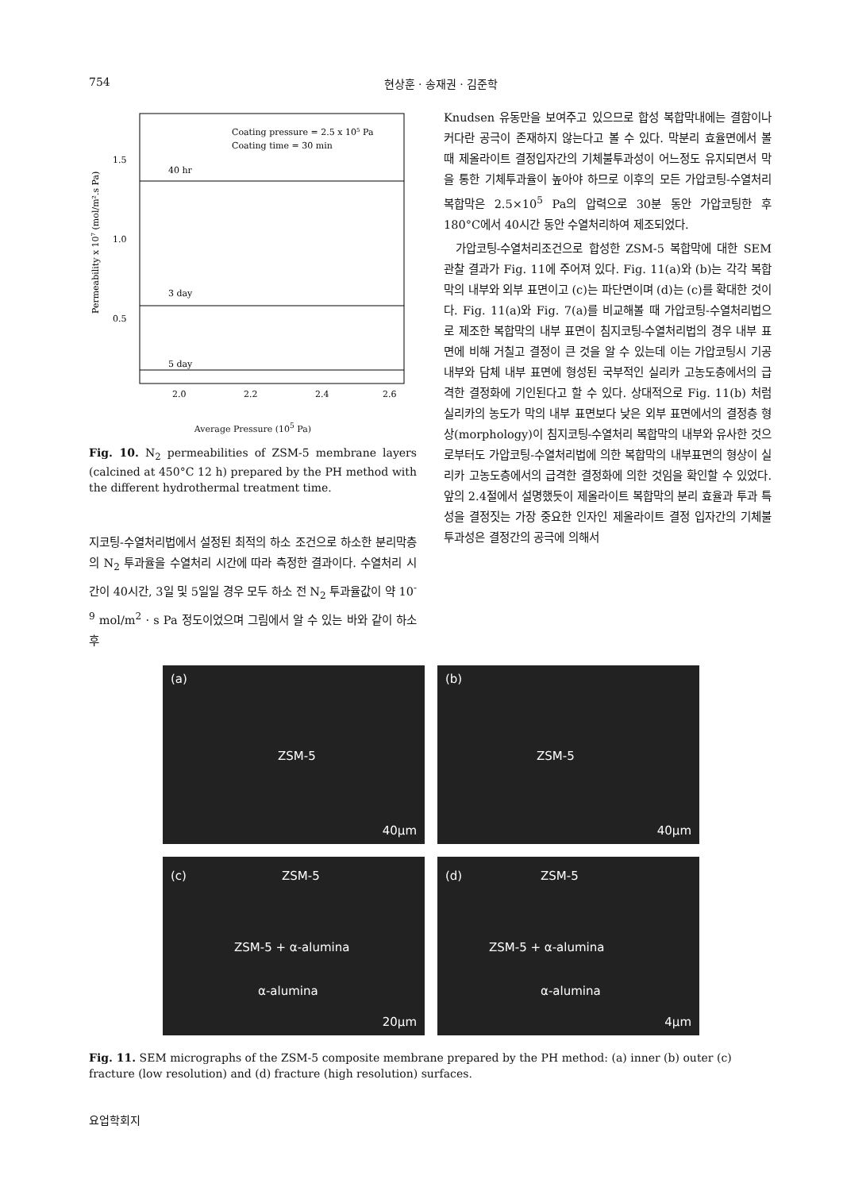754 현상훈 · 송재권 · 김준학
Coating pressure = 2.5 x 105 Pa
Coating time = 30 min
1.5
1.0
0.5
40 hr
3 day
5 day
2.0
2.2
2.4
2.6
Permeability x 107 (mol/m².s Pa)
Average Pressure (10<sup>5</sup> Pa)
Fig. 10. N<sub>2</sub> permeabilities of ZSM-5 membrane layers (calcined at 450°C 12 h) prepared by the PH method with the different hydrothermal treatment time.
지코팅-수열처리법에서 설정된 최적의 하소 조건으로 하소한 분리막층의 N<sub>2</sub> 투과율을 수열처리 시간에 따라 측정한 결과이다. 수열처리 시간이 40시간, 3일 및 5일일 경우 모두 하소 전 N<sub>2</sub> 투과율값이 약 10<sup>-9</sup> mol/m<sup>2</sup> · s Pa 정도이었으며 그림에서 알 수 있는 바와 같이 하소후
Knudsen 유동만을 보여주고 있으므로 합성 복합막내에는 결함이나 커다란 공극이 존재하지 않는다고 볼 수 있다. 막분리 효율면에서 볼 때 제올라이트 결정입자간의 기체불투과성이 어느정도 유지되면서 막을 통한 기체투과율이 높아야 하므로 이후의 모든 가압코팅-수열처리 복합막은 2.5×10<sup>5</sup> Pa의 압력으로 30분 동안 가압코팅한 후 180°C에서 40시간 동안 수열처리하여 제조되었다.
가압코팅-수열처리조건으로 합성한 ZSM-5 복합막에 대한 SEM 관찰 결과가 Fig. 11에 주어져 있다. Fig. 11(a)와 (b)는 각각 복합막의 내부와 외부 표면이고 (c)는 파단면이며 (d)는 (c)를 확대한 것이다. Fig. 11(a)와 Fig. 7(a)를 비교해볼 때 가압코팅-수열처리법으로 제조한 복합막의 내부 표면이 침지코팅-수열처리법의 경우 내부 표면에 비해 거칠고 결정이 큰 것을 알 수 있는데 이는 가압코팅시 기공 내부와 담체 내부 표면에 형성된 국부적인 실리카 고농도층에서의 급격한 결정화에 기인된다고 할 수 있다. 상대적으로 Fig. 11(b) 처럼 실리카의 농도가 막의 내부 표면보다 낮은 외부 표면에서의 결정층 형상(morphology)이 침지코팅-수열처리 복합막의 내부와 유사한 것으로부터도 가압코팅-수열처리법에 의한 복합막의 내부표면의 형상이 실리카 고농도층에서의 급격한 결정화에 의한 것임을 확인할 수 있었다. 앞의 2.4절에서 설명했듯이 제올라이트 복합막의 분리 효율과 투과 특성을 결정짓는 가장 중요한 인자인 제올라이트 결정 입자간의 기체불투과성은 결정간의 공극에 의해서
(a)
ZSM-5
40μm
(b)
ZSM-5
40μm
(c) ZSM-5
ZSM-5 + α-alumina
α-alumina
20μm
(d) ZSM-5
ZSM-5 + α-alumina
α-alumina
4μm
Fig. 11. SEM micrographs of the ZSM-5 composite membrane prepared by the PH method: (a) inner (b) outer (c) fracture (low resolution) and (d) fracture (high resolution) surfaces.
요업학회지